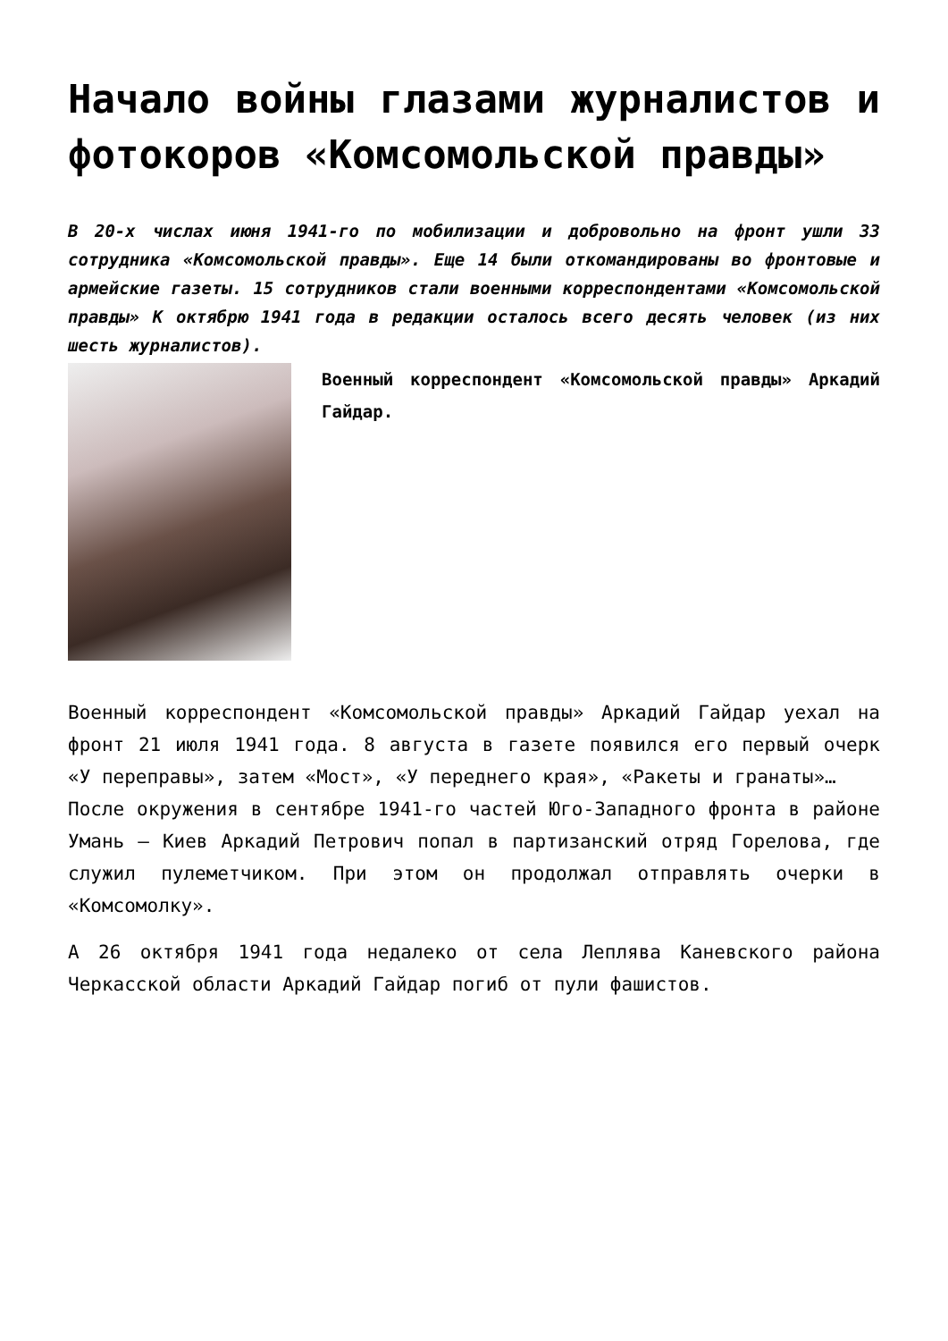Начало войны глазами журналистов и фотокоров «Комсомольской правды»
В 20-х числах июня 1941-го по мобилизации и добровольно на фронт ушли 33 сотрудника «Комсомольской правды». Еще 14 были откомандированы во фронтовые и армейские газеты. 15 сотрудников стали военными корреспондентами «Комсомольской правды» К октябрю 1941 года в редакции осталось всего десять человек (из них шесть журналистов).
Военный корреспондент «Комсомольской правды» Аркадий Гайдар.
Военный корреспондент «Комсомольской правды» Аркадий Гайдар уехал на фронт 21 июля 1941 года. 8 августа в газете появился его первый очерк «У переправы», затем «Мост», «У переднего края», «Ракеты и гранаты»…
После окружения в сентябре 1941-го частей Юго-Западного фронта в районе Умань — Киев Аркадий Петрович попал в партизанский отряд Горелова, где служил пулеметчиком. При этом он продолжал отправлять очерки в «Комсомолку».
А 26 октября 1941 года недалеко от села Леплява Каневского района Черкасской области Аркадий Гайдар погиб от пули фашистов.